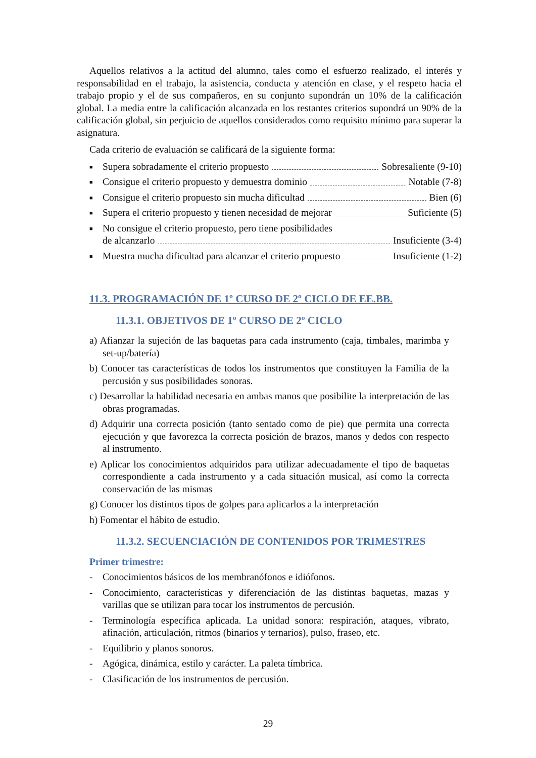Aquellos relativos a la actitud del alumno, tales como el esfuerzo realizado, el interés y responsabilidad en el trabajo, la asistencia, conducta y atención en clase, y el respeto hacia el trabajo propio y el de sus compañeros, en su conjunto supondrán un 10% de la calificación global. La media entre la calificación alcanzada en los restantes criterios supondrá un 90% de la calificación global, sin perjuicio de aquellos considerados como requisito mínimo para superar la asignatura.
Cada criterio de evaluación se calificará de la siguiente forma:
■
Supera sobradamente el criterio propuesto Sobresaliente (9-10)
■
Consigue el criterio propuesto y demuestra dominio Notable (7-8)
■
Consigue el criterio propuesto sin mucha dificultad Bien (6)
■
Supera el criterio propuesto y tienen necesidad de mejorar Suficiente (5)
■
No consigue el criterio propuesto, pero tiene posibilidades
de alcanzarlo Insuficiente (3-4)
■
Muestra mucha dificultad para alcanzar el criterio propuesto Insuficiente (1-2)
11.3. PROGRAMACIÓN DE 1º CURSO DE 2º CICLO DE EE.BB.
11.3.1. OBJETIVOS DE 1º CURSO DE 2º CICLO
a) Afianzar la sujeción de las baquetas para cada instrumento (caja, timbales, marimba y set-up/batería)
b) Conocer tas características de todos los instrumentos que constituyen la Familia de la percusión y sus posibilidades sonoras.
c) Desarrollar la habilidad necesaria en ambas manos que posibilite la interpretación de las obras programadas.
d) Adquirir una correcta posición (tanto sentado como de pie) que permita una correcta ejecución y que favorezca la correcta posición de brazos, manos y dedos con respecto al instrumento.
e) Aplicar los conocimientos adquiridos para utilizar adecuadamente el tipo de baquetas correspondiente a cada instrumento y a cada situación musical, así como la correcta conservación de las mismas
g) Conocer los distintos tipos de golpes para aplicarlos a la interpretación
h) Fomentar el hábito de estudio.
11.3.2. SECUENCIACIÓN DE CONTENIDOS POR TRIMESTRES
Primer trimestre:
- Conocimientos básicos de los membranófonos e idiófonos.
- Conocimiento, características y diferenciación de las distintas baquetas, mazas y varillas que se utilizan para tocar los instrumentos de percusión.
- Terminología específica aplicada. La unidad sonora: respiración, ataques, vibrato, afinación, articulación, ritmos (binarios y ternarios), pulso, fraseo, etc.
- Equilibrio y planos sonoros.
- Agógica, dinámica, estilo y carácter. La paleta tímbrica.
- Clasificación de los instrumentos de percusión.
29